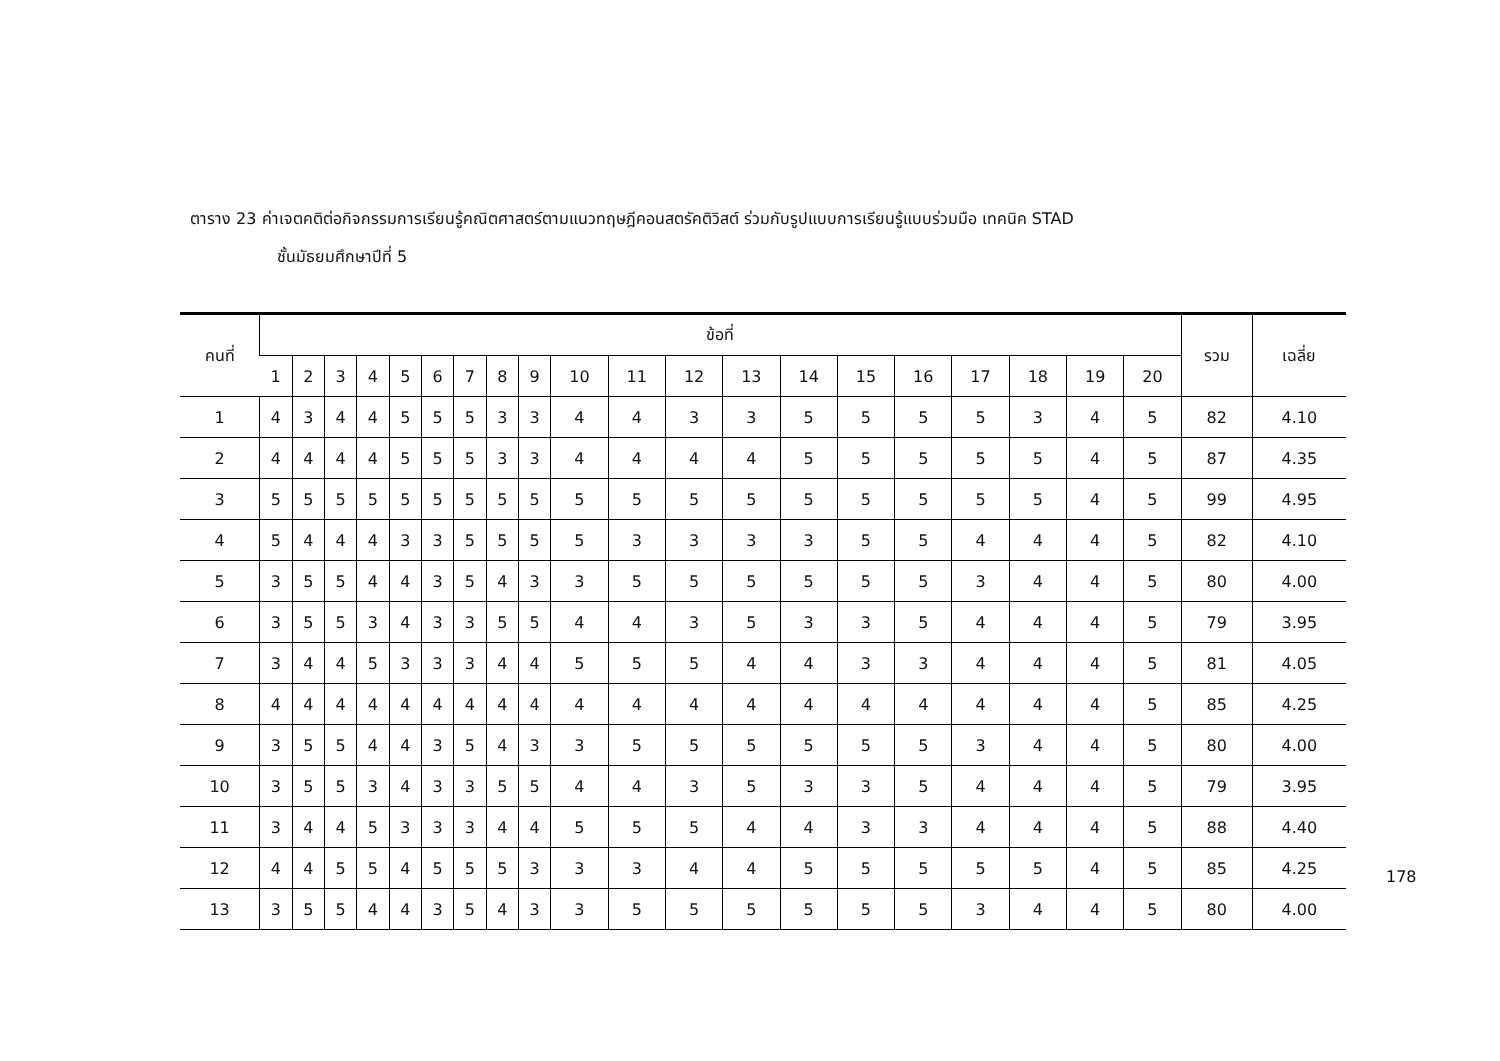ตาราง 23 ค่าเจตคติต่อกิจกรรมการเรียนรู้คณิตศาสตร์ตามแนวทฤษฎีคอนสตรัคติวิสต์ ร่วมกับรูปแบบการเรียนรู้แบบร่วมมือ เทคนิค STAD
ชั้นมัธยมศึกษาปีที่ 5
| คนที่ | ข้อที่ | | | | | | | | | | | | | | | | | | | | รวม | เฉลี่ย |
| --- | --- | --- | --- | --- | --- | --- | --- | --- | --- | --- | --- | --- | --- | --- | --- | --- | --- | --- | --- | --- | --- | --- |
| | 1 | 2 | 3 | 4 | 5 | 6 | 7 | 8 | 9 | 10 | 11 | 12 | 13 | 14 | 15 | 16 | 17 | 18 | 19 | 20 | | |
| 1 | 4 | 3 | 4 | 4 | 5 | 5 | 5 | 3 | 3 | 4 | 4 | 3 | 3 | 5 | 5 | 5 | 5 | 3 | 4 | 5 | 82 | 4.10 |
| 2 | 4 | 4 | 4 | 4 | 5 | 5 | 5 | 3 | 3 | 4 | 4 | 4 | 4 | 5 | 5 | 5 | 5 | 5 | 4 | 5 | 87 | 4.35 |
| 3 | 5 | 5 | 5 | 5 | 5 | 5 | 5 | 5 | 5 | 5 | 5 | 5 | 5 | 5 | 5 | 5 | 5 | 5 | 4 | 5 | 99 | 4.95 |
| 4 | 5 | 4 | 4 | 4 | 3 | 3 | 5 | 5 | 5 | 5 | 3 | 3 | 3 | 3 | 5 | 5 | 4 | 4 | 4 | 5 | 82 | 4.10 |
| 5 | 3 | 5 | 5 | 4 | 4 | 3 | 5 | 4 | 3 | 3 | 5 | 5 | 5 | 5 | 5 | 5 | 3 | 4 | 4 | 5 | 80 | 4.00 |
| 6 | 3 | 5 | 5 | 3 | 4 | 3 | 3 | 5 | 5 | 4 | 4 | 3 | 5 | 3 | 3 | 5 | 4 | 4 | 4 | 5 | 79 | 3.95 |
| 7 | 3 | 4 | 4 | 5 | 3 | 3 | 3 | 4 | 4 | 5 | 5 | 5 | 4 | 4 | 3 | 3 | 4 | 4 | 4 | 5 | 81 | 4.05 |
| 8 | 4 | 4 | 4 | 4 | 4 | 4 | 4 | 4 | 4 | 4 | 4 | 4 | 4 | 4 | 4 | 4 | 4 | 4 | 4 | 5 | 85 | 4.25 |
| 9 | 3 | 5 | 5 | 4 | 4 | 3 | 5 | 4 | 3 | 3 | 5 | 5 | 5 | 5 | 5 | 5 | 3 | 4 | 4 | 5 | 80 | 4.00 |
| 10 | 3 | 5 | 5 | 3 | 4 | 3 | 3 | 5 | 5 | 4 | 4 | 3 | 5 | 3 | 3 | 5 | 4 | 4 | 4 | 5 | 79 | 3.95 |
| 11 | 3 | 4 | 4 | 5 | 3 | 3 | 3 | 4 | 4 | 5 | 5 | 5 | 4 | 4 | 3 | 3 | 4 | 4 | 4 | 5 | 88 | 4.40 |
| 12 | 4 | 4 | 5 | 5 | 4 | 5 | 5 | 5 | 3 | 3 | 3 | 4 | 4 | 5 | 5 | 5 | 5 | 5 | 4 | 5 | 85 | 4.25 |
| 13 | 3 | 5 | 5 | 4 | 4 | 3 | 5 | 4 | 3 | 3 | 5 | 5 | 5 | 5 | 5 | 5 | 3 | 4 | 4 | 5 | 80 | 4.00 |
178